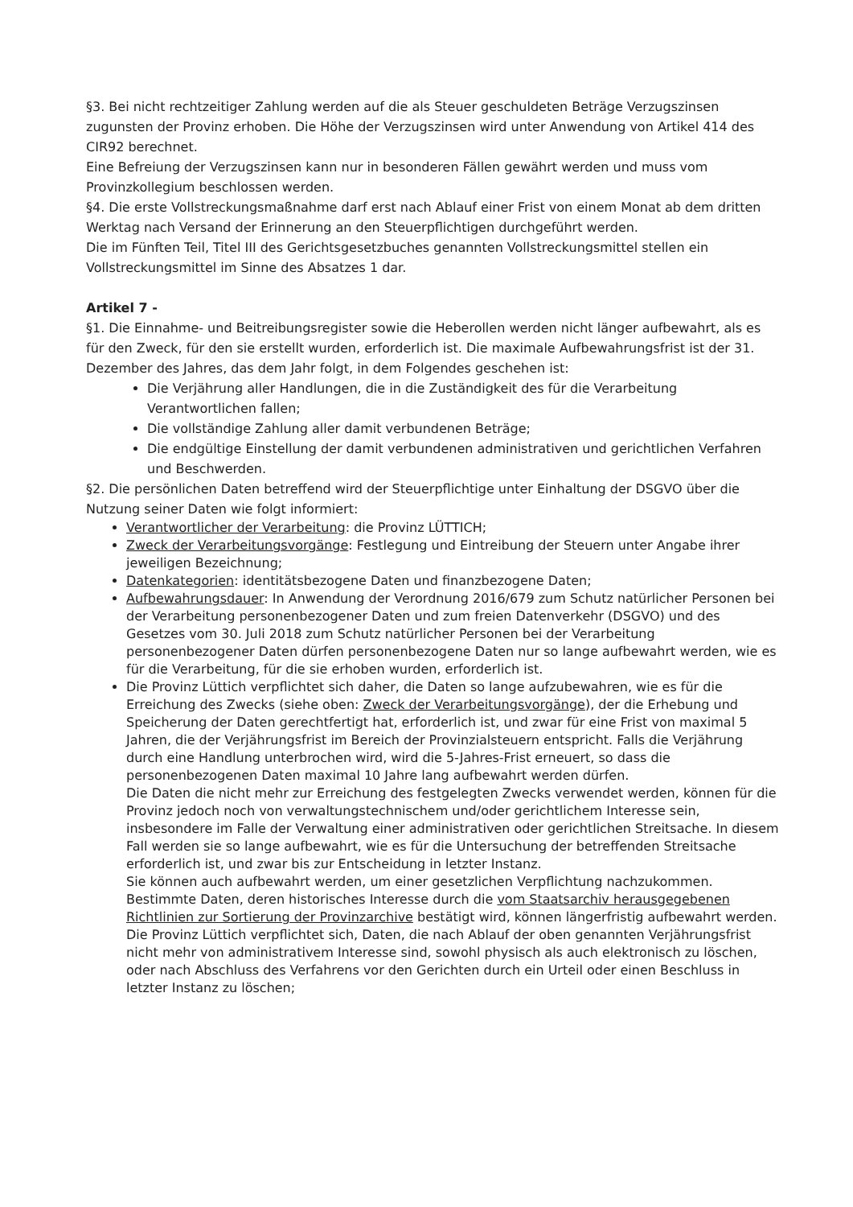§3. Bei nicht rechtzeitiger Zahlung werden auf die als Steuer geschuldeten Beträge Verzugszinsen zugunsten der Provinz erhoben. Die Höhe der Verzugszinsen wird unter Anwendung von Artikel 414 des CIR92 berechnet.
Eine Befreiung der Verzugszinsen kann nur in besonderen Fällen gewährt werden und muss vom Provinzkollegium beschlossen werden.
§4. Die erste Vollstreckungsmaßnahme darf erst nach Ablauf einer Frist von einem Monat ab dem dritten Werktag nach Versand der Erinnerung an den Steuerpflichtigen durchgeführt werden.
Die im Fünften Teil, Titel III des Gerichtsgesetzbuches genannten Vollstreckungsmittel stellen ein Vollstreckungsmittel im Sinne des Absatzes 1 dar.
Artikel 7 -
§1. Die Einnahme- und Beitreibungsregister sowie die Heberollen werden nicht länger aufbewahrt, als es für den Zweck, für den sie erstellt wurden, erforderlich ist. Die maximale Aufbewahrungsfrist ist der 31. Dezember des Jahres, das dem Jahr folgt, in dem Folgendes geschehen ist:
Die Verjährung aller Handlungen, die in die Zuständigkeit des für die Verarbeitung Verantwortlichen fallen;
Die vollständige Zahlung aller damit verbundenen Beträge;
Die endgültige Einstellung der damit verbundenen administrativen und gerichtlichen Verfahren und Beschwerden.
§2. Die persönlichen Daten betreffend wird der Steuerpflichtige unter Einhaltung der DSGVO über die Nutzung seiner Daten wie folgt informiert:
Verantwortlicher der Verarbeitung: die Provinz LÜTTICH;
Zweck der Verarbeitungsvorgänge: Festlegung und Eintreibung der Steuern unter Angabe ihrer jeweiligen Bezeichnung;
Datenkategorien: identitätsbezogene Daten und finanzbezogene Daten;
Aufbewahrungsdauer: In Anwendung der Verordnung 2016/679 zum Schutz natürlicher Personen bei der Verarbeitung personenbezogener Daten und zum freien Datenverkehr (DSGVO) und des Gesetzes vom 30. Juli 2018 zum Schutz natürlicher Personen bei der Verarbeitung personenbezogener Daten dürfen personenbezogene Daten nur so lange aufbewahrt werden, wie es für die Verarbeitung, für die sie erhoben wurden, erforderlich ist.
Die Provinz Lüttich verpflichtet sich daher, die Daten so lange aufzubewahren, wie es für die Erreichung des Zwecks (siehe oben: Zweck der Verarbeitungsvorgänge), der die Erhebung und Speicherung der Daten gerechtfertigt hat, erforderlich ist, und zwar für eine Frist von maximal 5 Jahren, die der Verjährungsfrist im Bereich der Provinzialsteuern entspricht. Falls die Verjährung durch eine Handlung unterbrochen wird, wird die 5-Jahres-Frist erneuert, so dass die personenbezogenen Daten maximal 10 Jahre lang aufbewahrt werden dürfen.
Die Daten die nicht mehr zur Erreichung des festgelegten Zwecks verwendet werden, können für die Provinz jedoch noch von verwaltungstechnischem und/oder gerichtlichem Interesse sein, insbesondere im Falle der Verwaltung einer administrativen oder gerichtlichen Streitsache. In diesem Fall werden sie so lange aufbewahrt, wie es für die Untersuchung der betreffenden Streitsache erforderlich ist, und zwar bis zur Entscheidung in letzter Instanz.
Sie können auch aufbewahrt werden, um einer gesetzlichen Verpflichtung nachzukommen. Bestimmte Daten, deren historisches Interesse durch die vom Staatsarchiv herausgegebenen Richtlinien zur Sortierung der Provinzarchive bestätigt wird, können längerfristig aufbewahrt werden.
Die Provinz Lüttich verpflichtet sich, Daten, die nach Ablauf der oben genannten Verjährungsfrist nicht mehr von administrativem Interesse sind, sowohl physisch als auch elektronisch zu löschen, oder nach Abschluss des Verfahrens vor den Gerichten durch ein Urteil oder einen Beschluss in letzter Instanz zu löschen;